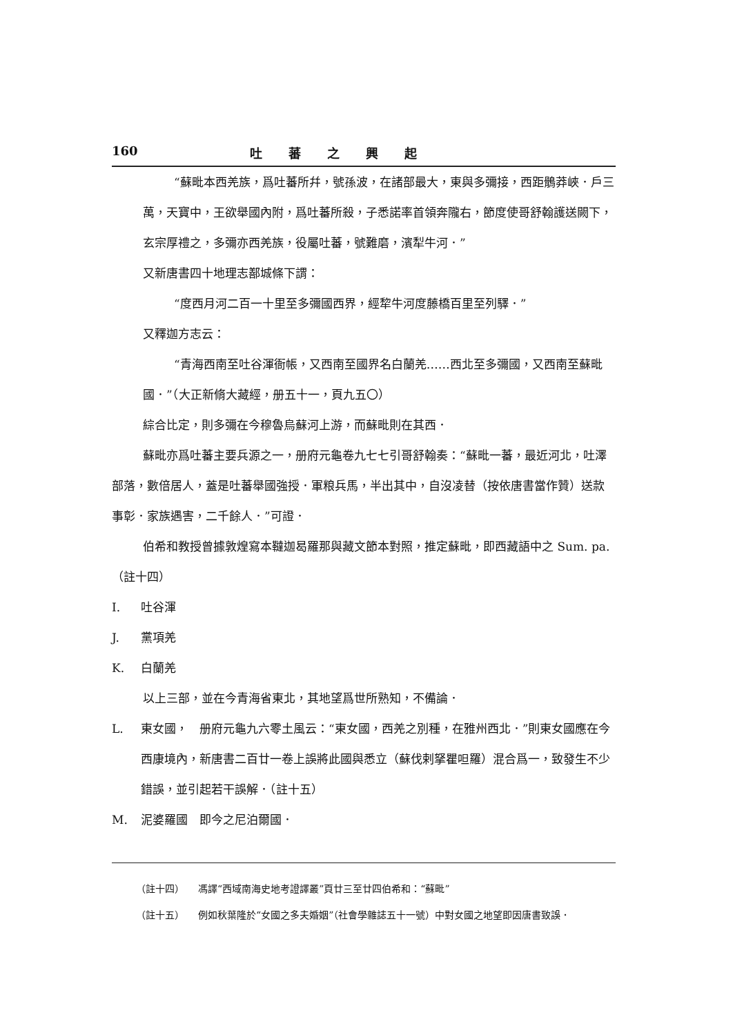160 吐蕃之興起
“蘇毗本西羌族，爲吐蕃所幷，號孫波，在諸部最大，東與多彌接，西距鶻莽峽．戶三萬，天寶中，王欲舉國內附，爲吐蕃所殺，子悉諾率首領奔隴右，節度使哥舒翰護送闕下，玄宗厚禮之，多彌亦西羌族，役屬吐蕃，號難磨，濱犁牛河．”
又新唐書四十地理志鄯城條下謂：
“度西月河二百一十里至多彌國西界，經犂牛河度藤橋百里至列驛．”
又釋迦方志云：
“青海西南至吐谷渾衙帳，又西南至國界名白蘭羌……西北至多彌國，又西南至蘇毗國．”（大正新脩大藏經，册五十一，頁九五〇）
綜合比定，則多彌在今穆魯烏蘇河上游，而蘇毗則在其西．
蘇毗亦爲吐蕃主要兵源之一，册府元龜卷九七七引哥舒翰奏：“蘇毗一蕃，最近河北，吐澤部落，數倍居人，蓋是吐蕃舉國強授．軍粮兵馬，半出其中，自沒凌替（按依唐書當作贊）送款事彰．家族遇害，二千餘人．”可證．
伯希和教授曾據敦煌寫本韃迦曷羅那與藏文節本對照，推定蘇毗，即西藏語中之 Sum. pa.（註十四）
I. 吐谷渾
J. 黨項羌
K. 白蘭羌
以上三部，並在今青海省東北，其地望爲世所熟知，不備論．
L. 東女國，　册府元龜九六零土風云：“東女國，西羌之別種，在雅州西北．”則東女國應在今西康境內，新唐書二百廿一卷上誤將此國與悉立（蘇伐剌拏瞿呾羅）混合爲一，致發生不少錯誤，並引起若干誤解．（註十五）
M. 泥婆羅國　即今之尼泊爾國．
（註十四） 馮譯“西域南海史地考證譯叢”頁廿三至廿四伯希和：“蘇毗”
（註十五） 例如秋葉隆於“女國之多夫婚姻”（社會學雜誌五十一號）中對女國之地望即因唐書致誤．